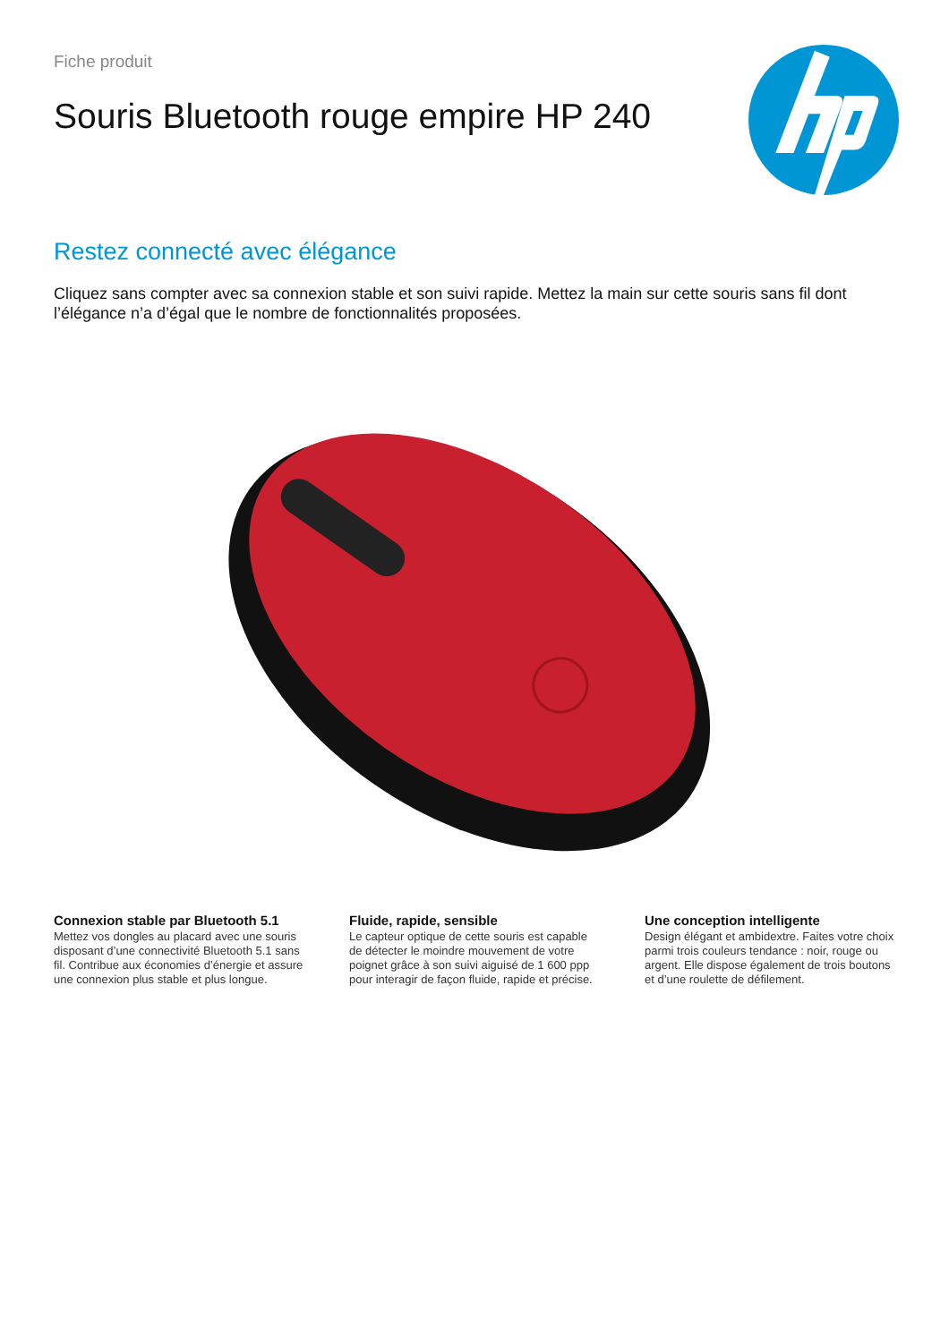Fiche produit
Souris Bluetooth rouge empire HP 240
Restez connecté avec élégance
Cliquez sans compter avec sa connexion stable et son suivi rapide. Mettez la main sur cette souris sans fil dont l’élégance n’a d’égal que le nombre de fonctionnalités proposées.
Connexion stable par Bluetooth 5.1
Mettez vos dongles au placard avec une souris disposant d’une connectivité Bluetooth 5.1 sans fil. Contribue aux économies d’énergie et assure une connexion plus stable et plus longue.
Fluide, rapide, sensible
Le capteur optique de cette souris est capable de détecter le moindre mouvement de votre poignet grâce à son suivi aiguisé de 1 600 ppp pour interagir de façon fluide, rapide et précise.
Une conception intelligente
Design élégant et ambidextre. Faites votre choix parmi trois couleurs tendance : noir, rouge ou argent. Elle dispose également de trois boutons et d’une roulette de défilement.